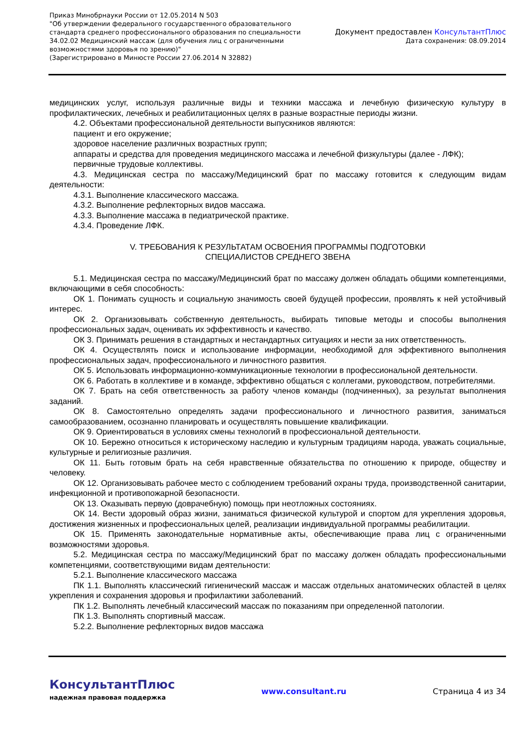Приказ Минобрнауки России от 12.05.2014 N 503
"Об утверждении федерального государственного образовательного
стандарта среднего профессионального образования по специальности
34.02.02 Медицинский массаж (для обучения лиц с ограниченными
возможностями здоровья по зрению)"
(Зарегистрировано в Минюсте России 27.06.2014 N 32882)
Документ предоставлен КонсультантПлюс
Дата сохранения: 08.09.2014
медицинских услуг, используя различные виды и техники массажа и лечебную физическую культуру в профилактических, лечебных и реабилитационных целях в разные возрастные периоды жизни.
4.2. Объектами профессиональной деятельности выпускников являются:
пациент и его окружение;
здоровое население различных возрастных групп;
аппараты и средства для проведения медицинского массажа и лечебной физкультуры (далее - ЛФК);
первичные трудовые коллективы.
4.3. Медицинская сестра по массажу/Медицинский брат по массажу готовится к следующим видам деятельности:
4.3.1. Выполнение классического массажа.
4.3.2. Выполнение рефлекторных видов массажа.
4.3.3. Выполнение массажа в педиатрической практике.
4.3.4. Проведение ЛФК.
V. ТРЕБОВАНИЯ К РЕЗУЛЬТАТАМ ОСВОЕНИЯ ПРОГРАММЫ ПОДГОТОВКИ
СПЕЦИАЛИСТОВ СРЕДНЕГО ЗВЕНА
5.1. Медицинская сестра по массажу/Медицинский брат по массажу должен обладать общими компетенциями, включающими в себя способность:
ОК 1. Понимать сущность и социальную значимость своей будущей профессии, проявлять к ней устойчивый интерес.
ОК 2. Организовывать собственную деятельность, выбирать типовые методы и способы выполнения профессиональных задач, оценивать их эффективность и качество.
ОК 3. Принимать решения в стандартных и нестандартных ситуациях и нести за них ответственность.
ОК 4. Осуществлять поиск и использование информации, необходимой для эффективного выполнения профессиональных задач, профессионального и личностного развития.
ОК 5. Использовать информационно-коммуникационные технологии в профессиональной деятельности.
ОК 6. Работать в коллективе и в команде, эффективно общаться с коллегами, руководством, потребителями.
ОК 7. Брать на себя ответственность за работу членов команды (подчиненных), за результат выполнения заданий.
ОК 8. Самостоятельно определять задачи профессионального и личностного развития, заниматься самообразованием, осознанно планировать и осуществлять повышение квалификации.
ОК 9. Ориентироваться в условиях смены технологий в профессиональной деятельности.
ОК 10. Бережно относиться к историческому наследию и культурным традициям народа, уважать социальные, культурные и религиозные различия.
ОК 11. Быть готовым брать на себя нравственные обязательства по отношению к природе, обществу и человеку.
ОК 12. Организовывать рабочее место с соблюдением требований охраны труда, производственной санитарии, инфекционной и противопожарной безопасности.
ОК 13. Оказывать первую (доврачебную) помощь при неотложных состояниях.
ОК 14. Вести здоровый образ жизни, заниматься физической культурой и спортом для укрепления здоровья, достижения жизненных и профессиональных целей, реализации индивидуальной программы реабилитации.
ОК 15. Применять законодательные нормативные акты, обеспечивающие права лиц с ограниченными возможностями здоровья.
5.2. Медицинская сестра по массажу/Медицинский брат по массажу должен обладать профессиональными компетенциями, соответствующими видам деятельности:
5.2.1. Выполнение классического массажа
ПК 1.1. Выполнять классический гигиенический массаж и массаж отдельных анатомических областей в целях укрепления и сохранения здоровья и профилактики заболеваний.
ПК 1.2. Выполнять лечебный классический массаж по показаниям при определенной патологии.
ПК 1.3. Выполнять спортивный массаж.
5.2.2. Выполнение рефлекторных видов массажа
КонсультантПлюс
надежная правовая поддержка
www.consultant.ru Страница 4 из 34